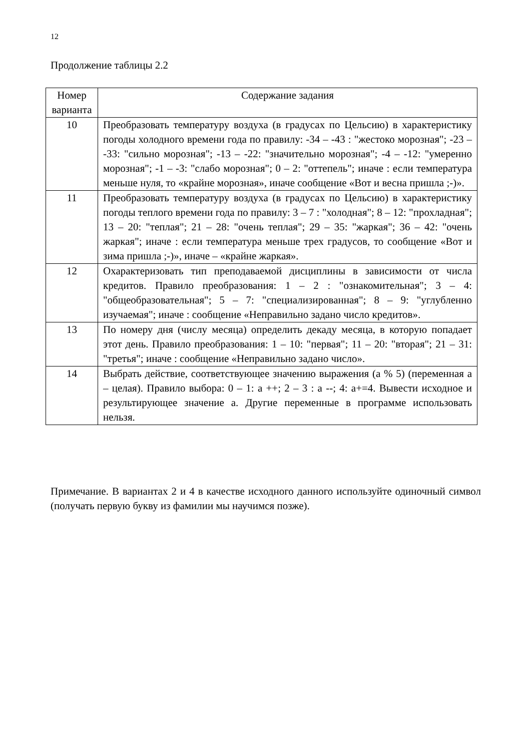12
Продолжение таблицы 2.2
| Номер варианта | Содержание задания |
| --- | --- |
| 10 | Преобразовать температуру воздуха (в градусах по Цельсию) в характеристику погоды холодного времени года по правилу: -34 – -43 : "жестоко морозная"; -23 – -33: "сильно морозная"; -13 – -22: "значительно морозная"; -4 – -12: "умеренно морозная"; -1 – -3: "слабо морозная"; 0 – 2: "оттепель"; иначе : если температура меньше нуля, то «крайне морозная», иначе сообщение «Вот и весна пришла ;-)». |
| 11 | Преобразовать температуру воздуха (в градусах по Цельсию) в характеристику погоды теплого времени года по правилу: 3 – 7 : "холодная"; 8 – 12: "прохладная"; 13 – 20: "теплая"; 21 – 28: "очень теплая"; 29 – 35: "жаркая"; 36 – 42: "очень жаркая"; иначе : если температура меньше трех градусов, то сообщение «Вот и зима пришла ;-)», иначе – «крайне жаркая». |
| 12 | Охарактеризовать тип преподаваемой дисциплины в зависимости от числа кредитов. Правило преобразования: 1 – 2 : "ознакомительная"; 3 – 4: "общеобразовательная"; 5 – 7: "специализированная"; 8 – 9: "углубленно изучаемая"; иначе : сообщение «Неправильно задано число кредитов». |
| 13 | По номеру дня (числу месяца) определить декаду месяца, в которую попадает этот день. Правило преобразования: 1 – 10: "первая"; 11 – 20: "вторая"; 21 – 31: "третья"; иначе : сообщение «Неправильно задано число». |
| 14 | Выбрать действие, соответствующее значению выражения (a % 5) (переменная a – целая). Правило выбора: 0 – 1: a ++; 2 – 3 : a --; 4: a+=4. Вывести исходное и результирующее значение a. Другие переменные в программе использовать нельзя. |
Примечание. В вариантах 2 и 4 в качестве исходного данного используйте одиночный символ (получать первую букву из фамилии мы научимся позже).